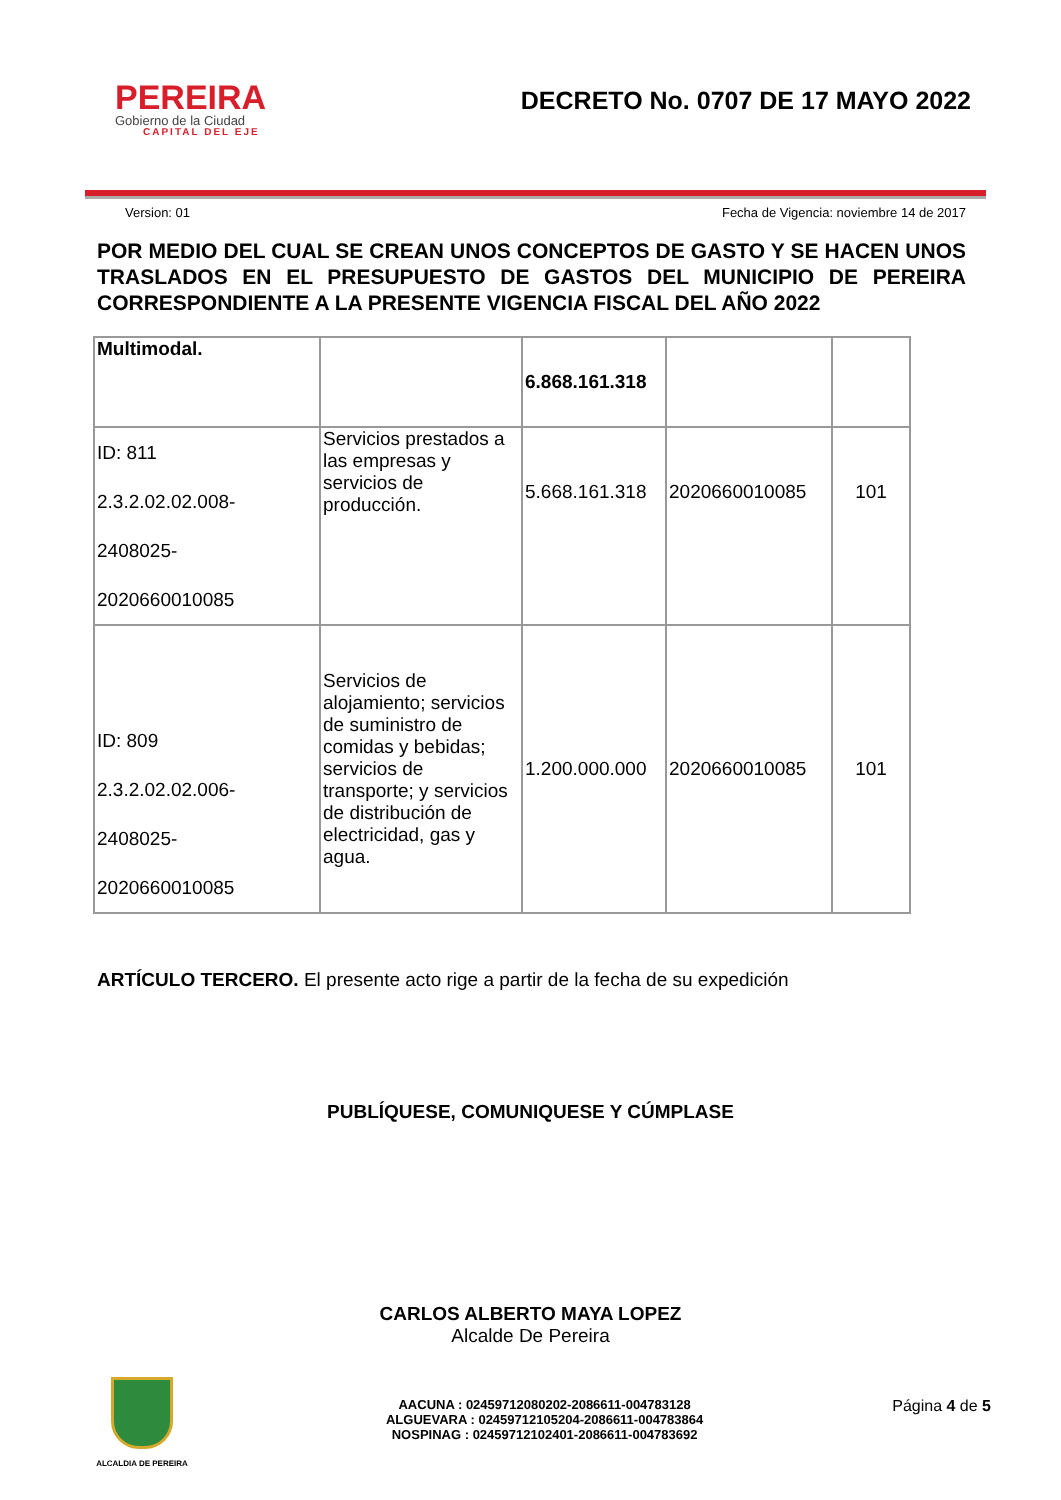PEREIRA
Gobierno de la Ciudad
CAPITAL DEL EJE
DECRETO No. 0707 DE 17 MAYO 2022
Version: 01 Fecha de Vigencia: noviembre 14 de 2017
POR MEDIO DEL CUAL SE CREAN UNOS CONCEPTOS DE GASTO Y SE HACEN UNOS TRASLADOS EN EL PRESUPUESTO DE GASTOS DEL MUNICIPIO DE PEREIRA CORRESPONDIENTE A LA PRESENTE VIGENCIA FISCAL DEL AÑO 2022
| Multimodal. | | 6.868.161.318 | | |
| ID: 811 2.3.2.02.02.008- 2408025- 2020660010085 | Servicios prestados a las empresas y servicios de producción. | 5.668.161.318 | 2020660010085 | 101 |
| ID: 809 2.3.2.02.02.006- 2408025- 2020660010085 | Servicios de alojamiento; servicios de suministro de comidas y bebidas; servicios de transporte; y servicios de distribución de electricidad, gas y agua. | 1.200.000.000 | 2020660010085 | 101 |
ARTÍCULO TERCERO. El presente acto rige a partir de la fecha de su expedición
PUBLÍQUESE, COMUNIQUESE Y CÚMPLASE
CARLOS ALBERTO MAYA LOPEZ
Alcalde De Pereira
ALCALDIA DE PEREIRA
AACUNA : 02459712080202-2086611-004783128
ALGUEVARA : 02459712105204-2086611-004783864
NOSPINAG : 02459712102401-2086611-004783692
Página 4 de 5